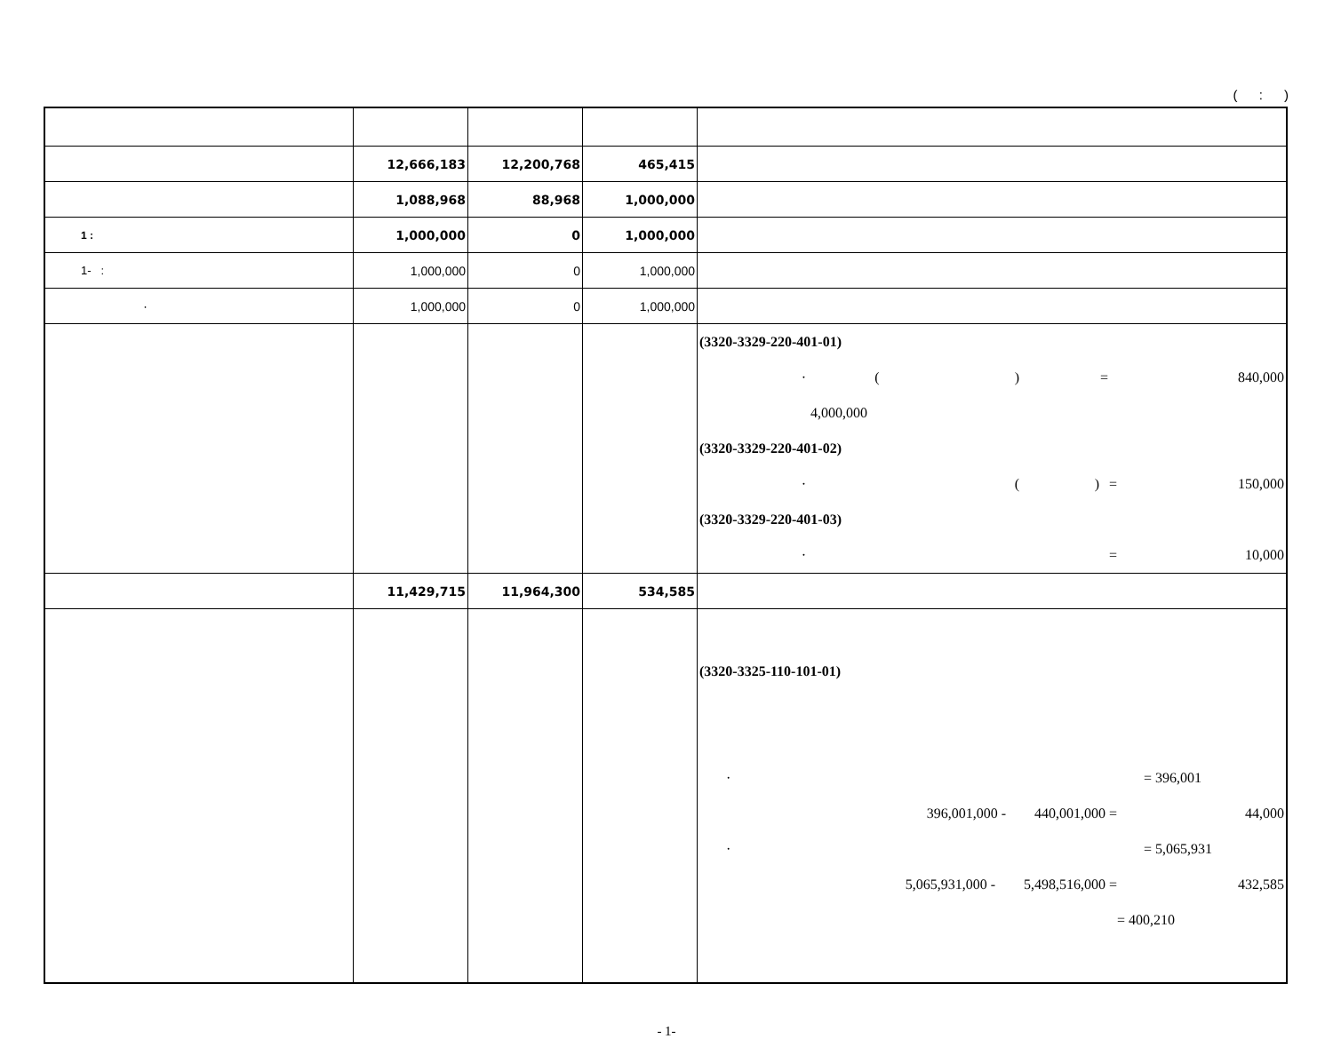( : )
| | 12,666,183 | 12,200,768 | 465,415 | |
| | 1,088,968 | 88,968 | 1,000,000 | |
| 1 : | 1,000,000 | 0 | 1,000,000 | |
| 1- : | 1,000,000 | 0 | 1,000,000 | |
| · | 1,000,000 | 0 | 1,000,000 | |
| | | | | (3320-3329-220-401-01) · ( ) = 840,000 4,000,000 (3320-3329-220-401-02) · ( ) = 150,000 (3320-3329-220-401-03) · = 10,000 |
| | 11,429,715 | 11,964,300 | 534,585 | |
| | | | | (3320-3325-110-101-01) · = 396,001 396,001,000 - 440,001,000 = 44,000 · = 5,065,931 5,065,931,000 - 5,498,516,000 = 432,585 = 400,210 |
- 1-